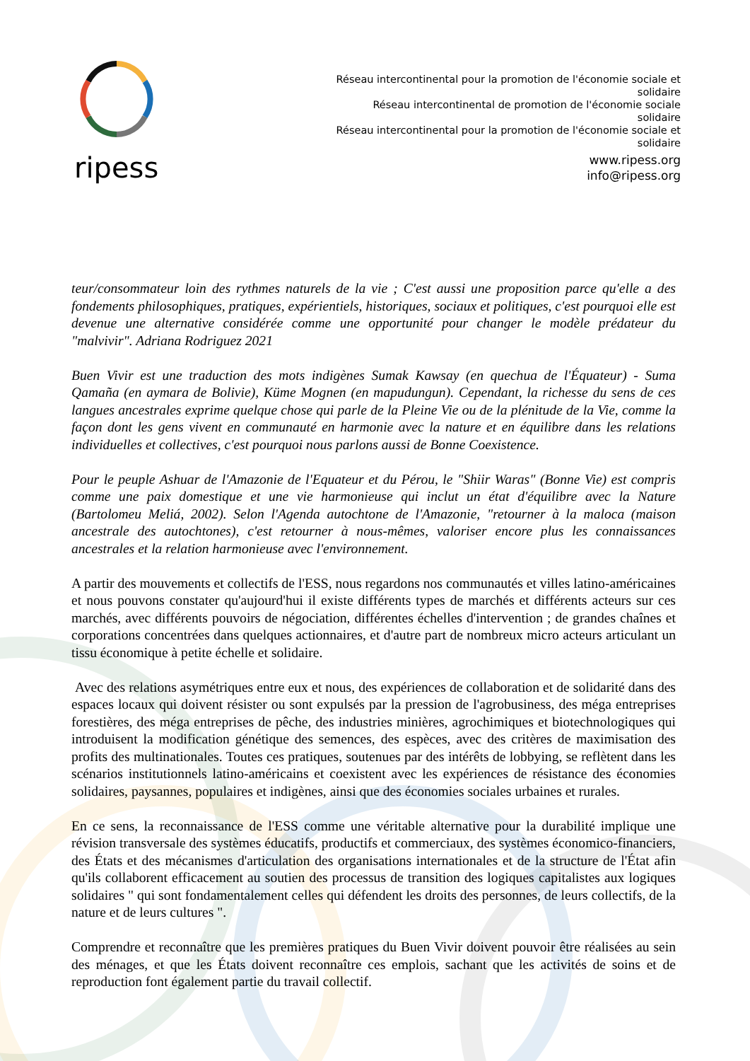ripess
Réseau intercontinental pour la promotion de l'économie sociale et solidaire
Réseau intercontinental de promotion de l'économie sociale solidaire
Réseau intercontinental pour la promotion de l'économie sociale et solidaire
www.ripess.org
info@ripess.org
teur/consommateur loin des rythmes naturels de la vie ; C'est aussi une proposition parce qu'elle a des fondements philosophiques, pratiques, expérientiels, historiques, sociaux et politiques, c'est pourquoi elle est devenue une alternative considérée comme une opportunité pour changer le modèle prédateur du "malvivir". Adriana Rodriguez 2021
Buen Vivir est une traduction des mots indigènes Sumak Kawsay (en quechua de l'Équateur) - Suma Qamaña (en aymara de Bolivie), Küme Mognen (en mapudungun). Cependant, la richesse du sens de ces langues ancestrales exprime quelque chose qui parle de la Pleine Vie ou de la plénitude de la Vie, comme la façon dont les gens vivent en communauté en harmonie avec la nature et en équilibre dans les relations individuelles et collectives, c'est pourquoi nous parlons aussi de Bonne Coexistence.
Pour le peuple Ashuar de l'Amazonie de l'Equateur et du Pérou, le "Shiir Waras" (Bonne Vie) est compris comme une paix domestique et une vie harmonieuse qui inclut un état d'équilibre avec la Nature (Bartolomeu Meliá, 2002). Selon l'Agenda autochtone de l'Amazonie, "retourner à la maloca (maison ancestrale des autochtones), c'est retourner à nous-mêmes, valoriser encore plus les connaissances ancestrales et la relation harmonieuse avec l'environnement.
A partir des mouvements et collectifs de l'ESS, nous regardons nos communautés et villes latino-américaines et nous pouvons constater qu'aujourd'hui il existe différents types de marchés et différents acteurs sur ces marchés, avec différents pouvoirs de négociation, différentes échelles d'intervention ; de grandes chaînes et corporations concentrées dans quelques actionnaires, et d'autre part de nombreux micro acteurs articulant un tissu économique à petite échelle et solidaire.
Avec des relations asymétriques entre eux et nous, des expériences de collaboration et de solidarité dans des espaces locaux qui doivent résister ou sont expulsés par la pression de l'agrobusiness, des méga entreprises forestières, des méga entreprises de pêche, des industries minières, agrochimiques et biotechnologiques qui introduisent la modification génétique des semences, des espèces, avec des critères de maximisation des profits des multinationales. Toutes ces pratiques, soutenues par des intérêts de lobbying, se reflètent dans les scénarios institutionnels latino-américains et coexistent avec les expériences de résistance des économies solidaires, paysannes, populaires et indigènes, ainsi que des économies sociales urbaines et rurales.
En ce sens, la reconnaissance de l'ESS comme une véritable alternative pour la durabilité implique une révision transversale des systèmes éducatifs, productifs et commerciaux, des systèmes économico-financiers, des États et des mécanismes d'articulation des organisations internationales et de la structure de l'État afin qu'ils collaborent efficacement au soutien des processus de transition des logiques capitalistes aux logiques solidaires " qui sont fondamentalement celles qui défendent les droits des personnes, de leurs collectifs, de la nature et de leurs cultures ".
Comprendre et reconnaître que les premières pratiques du Buen Vivir doivent pouvoir être réalisées au sein des ménages, et que les États doivent reconnaître ces emplois, sachant que les activités de soins et de reproduction font également partie du travail collectif.